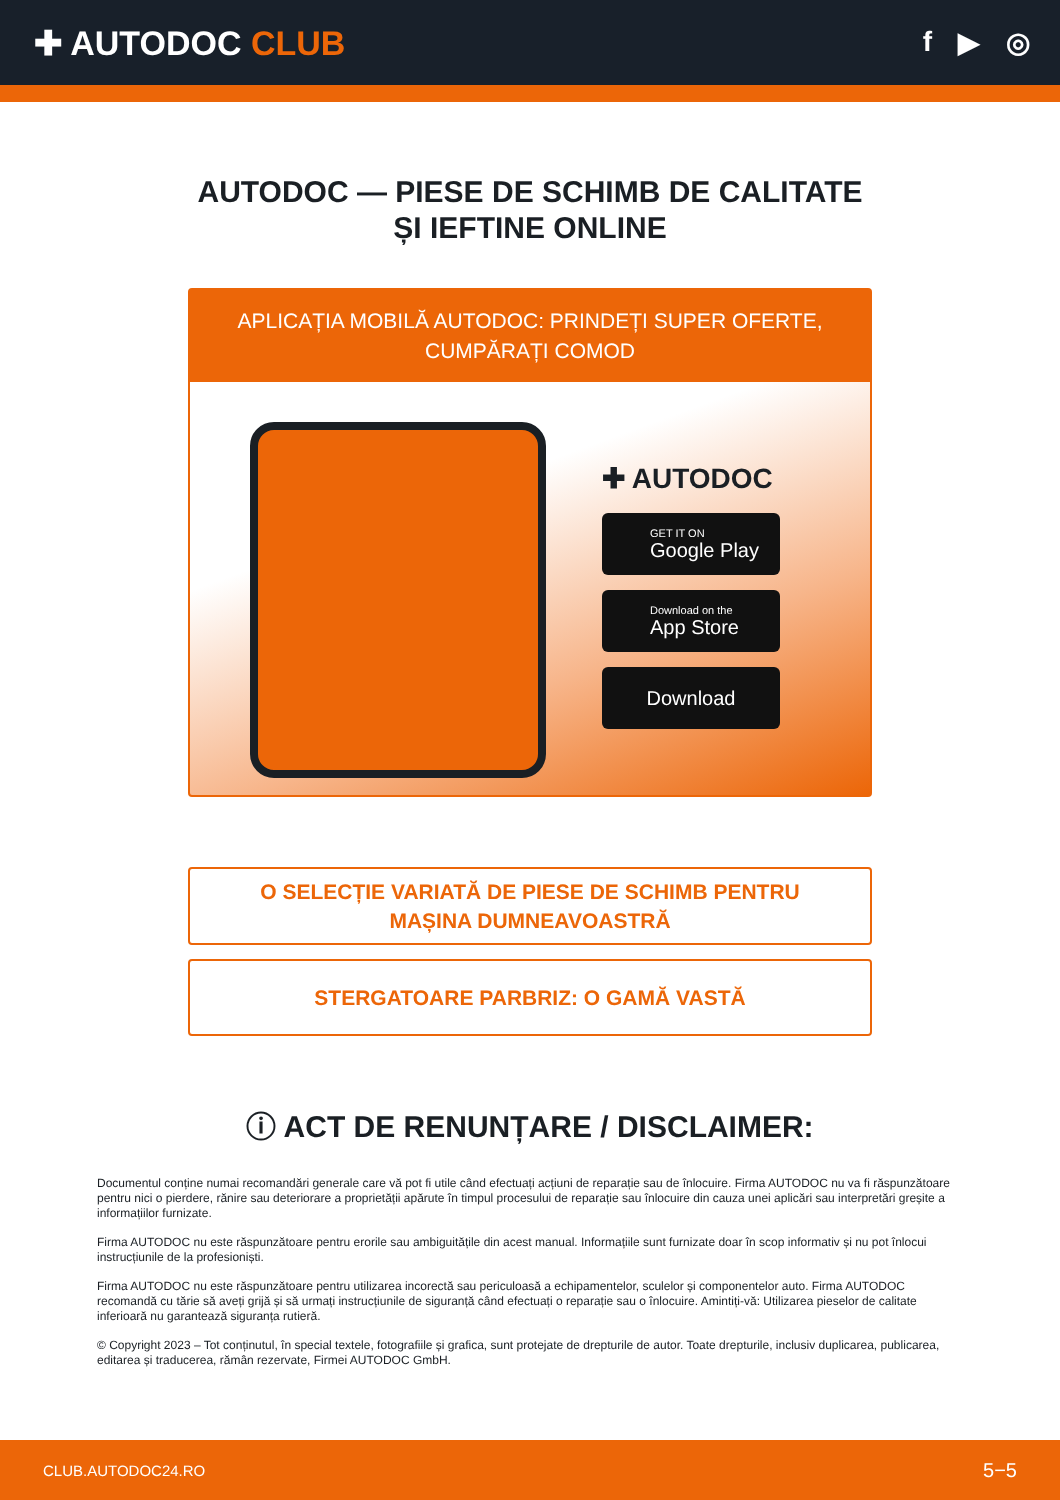✚ AUTODOC CLUB
f ▶ ◎
AUTODOC — PIESE DE SCHIMB DE CALITATE ȘI IEFTINE ONLINE
APLICAȚIA MOBILĂ AUTODOC: PRINDEȚI SUPER OFERTE, CUMPĂRAȚI COMOD
✚ AUTODOC
GET IT ON
Google Play
Download on the
App Store
Download
O SELECȚIE VARIATĂ DE PIESE DE SCHIMB PENTRU MAȘINA DUMNEAVOASTRĂ
STERGATOARE PARBRIZ: O GAMĂ VASTĂ
ⓘ ACT DE RENUNȚARE / DISCLAIMER:
Documentul conține numai recomandări generale care vă pot fi utile când efectuați acțiuni de reparație sau de înlocuire. Firma AUTODOC nu va fi răspunzătoare pentru nici o pierdere, rănire sau deteriorare a proprietății apărute în timpul procesului de reparație sau înlocuire din cauza unei aplicări sau interpretări greșite a informațiilor furnizate.
Firma AUTODOC nu este răspunzătoare pentru erorile sau ambiguitățile din acest manual. Informațiile sunt furnizate doar în scop informativ și nu pot înlocui instrucțiunile de la profesioniști.
Firma AUTODOC nu este răspunzătoare pentru utilizarea incorectă sau periculoasă a echipamentelor, sculelor și componentelor auto. Firma AUTODOC recomandă cu tărie să aveți grijă și să urmați instrucțiunile de siguranță când efectuați o reparație sau o înlocuire. Amintiți-vă: Utilizarea pieselor de calitate inferioară nu garantează siguranța rutieră.
© Copyright 2023 – Tot conținutul, în special textele, fotografiile și grafica, sunt protejate de drepturile de autor. Toate drepturile, inclusiv duplicarea, publicarea, editarea și traducerea, rămân rezervate, Firmei AUTODOC GmbH.
CLUB.AUTODOC24.RO 5−5